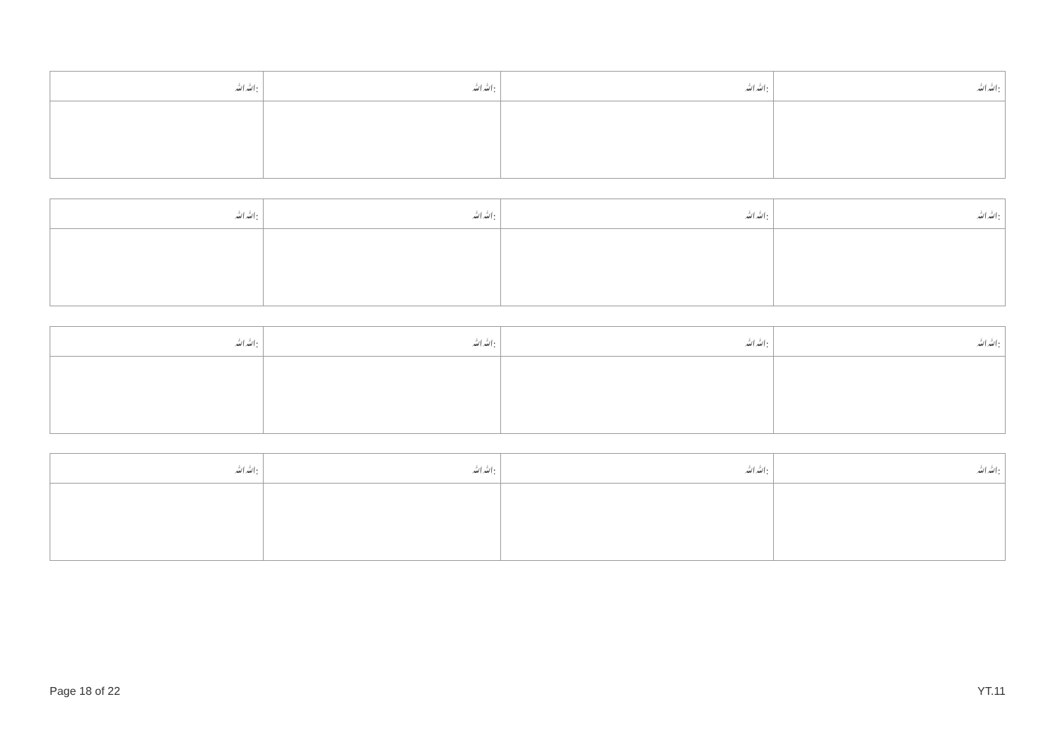| ﷲﷲ: | ﷲﷲ: | ﷲﷲ: | ﷲﷲ: |
| --- | --- | --- | --- |
| ﷲﷲ: | ﷲﷲ: | ﷲﷲ: | ﷲﷲ: |
| --- | --- | --- | --- |
| ﷲﷲ: | ﷲﷲ: | ﷲﷲ: | ﷲﷲ: |
| --- | --- | --- | --- |
| ﷲﷲ: | ﷲﷲ: | ﷲﷲ: | ﷲﷲ: |
| --- | --- | --- | --- |
Page 18 of 22 YT.11